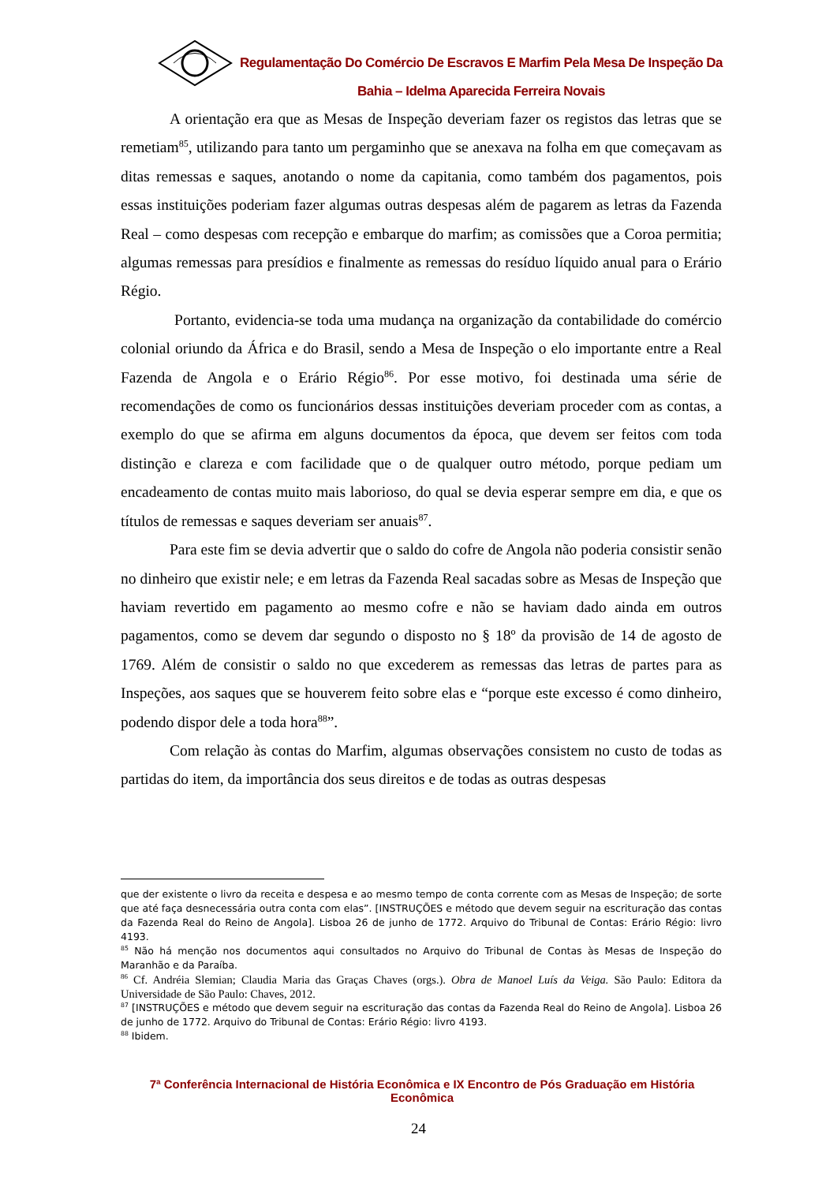Regulamentação Do Comércio De Escravos E Marfim Pela Mesa De Inspeção Da Bahia – Idelma Aparecida Ferreira Novais
A orientação era que as Mesas de Inspeção deveriam fazer os registos das letras que se remetiam<sup>85</sup>, utilizando para tanto um pergaminho que se anexava na folha em que começavam as ditas remessas e saques, anotando o nome da capitania, como também dos pagamentos, pois essas instituições poderiam fazer algumas outras despesas além de pagarem as letras da Fazenda Real – como despesas com recepção e embarque do marfim; as comissões que a Coroa permitia; algumas remessas para presídios e finalmente as remessas do resíduo líquido anual para o Erário Régio.
Portanto, evidencia-se toda uma mudança na organização da contabilidade do comércio colonial oriundo da África e do Brasil, sendo a Mesa de Inspeção o elo importante entre a Real Fazenda de Angola e o Erário Régio<sup>86</sup>. Por esse motivo, foi destinada uma série de recomendações de como os funcionários dessas instituições deveriam proceder com as contas, a exemplo do que se afirma em alguns documentos da época, que devem ser feitos com toda distinção e clareza e com facilidade que o de qualquer outro método, porque pediam um encadeamento de contas muito mais laborioso, do qual se devia esperar sempre em dia, e que os títulos de remessas e saques deveriam ser anuais<sup>87</sup>.
Para este fim se devia advertir que o saldo do cofre de Angola não poderia consistir senão no dinheiro que existir nele; e em letras da Fazenda Real sacadas sobre as Mesas de Inspeção que haviam revertido em pagamento ao mesmo cofre e não se haviam dado ainda em outros pagamentos, como se devem dar segundo o disposto no § 18º da provisão de 14 de agosto de 1769. Além de consistir o saldo no que excederem as remessas das letras de partes para as Inspeções, aos saques que se houverem feito sobre elas e “porque este excesso é como dinheiro, podendo dispor dele a toda hora<sup>88</sup>”.
Com relação às contas do Marfim, algumas observações consistem no custo de todas as partidas do item, da importância dos seus direitos e de todas as outras despesas
que der existente o livro da receita e despesa e ao mesmo tempo de conta corrente com as Mesas de Inspeção; de sorte que até faça desnecessária outra conta com elas”. [INSTRUÇÕES e método que devem seguir na escrituração das contas da Fazenda Real do Reino de Angola]. Lisboa 26 de junho de 1772. Arquivo do Tribunal de Contas: Erário Régio: livro 4193.
<sup>85</sup> Não há menção nos documentos aqui consultados no Arquivo do Tribunal de Contas às Mesas de Inspeção do Maranhão e da Paraíba.
<sup>86</sup> Cf. Andréia Slemian; Claudia Maria das Graças Chaves (orgs.). Obra de Manoel Luís da Veiga. São Paulo: Editora da Universidade de São Paulo: Chaves, 2012.
<sup>87</sup> [INSTRUÇÕES e método que devem seguir na escrituração das contas da Fazenda Real do Reino de Angola]. Lisboa 26 de junho de 1772. Arquivo do Tribunal de Contas: Erário Régio: livro 4193.
<sup>88</sup> Ibidem.
7ª Conferência Internacional de História Econômica e IX Encontro de Pós Graduação em História Econômica
24